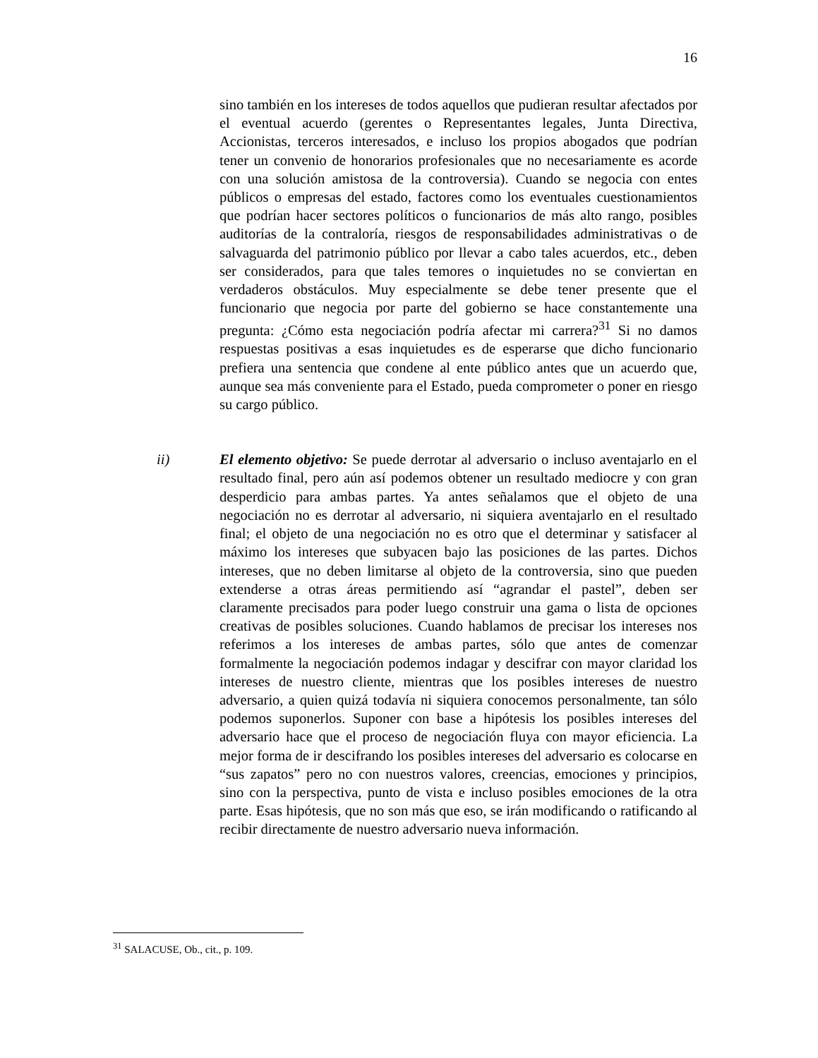16
sino también en los intereses de todos aquellos que pudieran resultar afectados por el eventual acuerdo (gerentes o Representantes legales, Junta Directiva, Accionistas, terceros interesados, e incluso los propios abogados que podrían tener un convenio de honorarios profesionales que no necesariamente es acorde con una solución amistosa de la controversia). Cuando se negocia con entes públicos o empresas del estado, factores como los eventuales cuestionamientos que podrían hacer sectores políticos o funcionarios de más alto rango, posibles auditorías de la contraloría, riesgos de responsabilidades administrativas o de salvaguarda del patrimonio público por llevar a cabo tales acuerdos, etc., deben ser considerados, para que tales temores o inquietudes no se conviertan en verdaderos obstáculos. Muy especialmente se debe tener presente que el funcionario que negocia por parte del gobierno se hace constantemente una pregunta: ¿Cómo esta negociación podría afectar mi carrera?<sup>31</sup> Si no damos respuestas positivas a esas inquietudes es de esperarse que dicho funcionario prefiera una sentencia que condene al ente público antes que un acuerdo que, aunque sea más conveniente para el Estado, pueda comprometer o poner en riesgo su cargo público.
ii) El elemento objetivo: Se puede derrotar al adversario o incluso aventajarlo en el resultado final, pero aún así podemos obtener un resultado mediocre y con gran desperdicio para ambas partes. Ya antes señalamos que el objeto de una negociación no es derrotar al adversario, ni siquiera aventajarlo en el resultado final; el objeto de una negociación no es otro que el determinar y satisfacer al máximo los intereses que subyacen bajo las posiciones de las partes. Dichos intereses, que no deben limitarse al objeto de la controversia, sino que pueden extenderse a otras áreas permitiendo así “agrandar el pastel”, deben ser claramente precisados para poder luego construir una gama o lista de opciones creativas de posibles soluciones. Cuando hablamos de precisar los intereses nos referimos a los intereses de ambas partes, sólo que antes de comenzar formalmente la negociación podemos indagar y descifrar con mayor claridad los intereses de nuestro cliente, mientras que los posibles intereses de nuestro adversario, a quien quizá todavía ni siquiera conocemos personalmente, tan sólo podemos suponerlos. Suponer con base a hipótesis los posibles intereses del adversario hace que el proceso de negociación fluya con mayor eficiencia. La mejor forma de ir descifrando los posibles intereses del adversario es colocarse en “sus zapatos” pero no con nuestros valores, creencias, emociones y principios, sino con la perspectiva, punto de vista e incluso posibles emociones de la otra parte. Esas hipótesis, que no son más que eso, se irán modificando o ratificando al recibir directamente de nuestro adversario nueva información.
<sup>31</sup> SALACUSE, Ob., cit., p. 109.